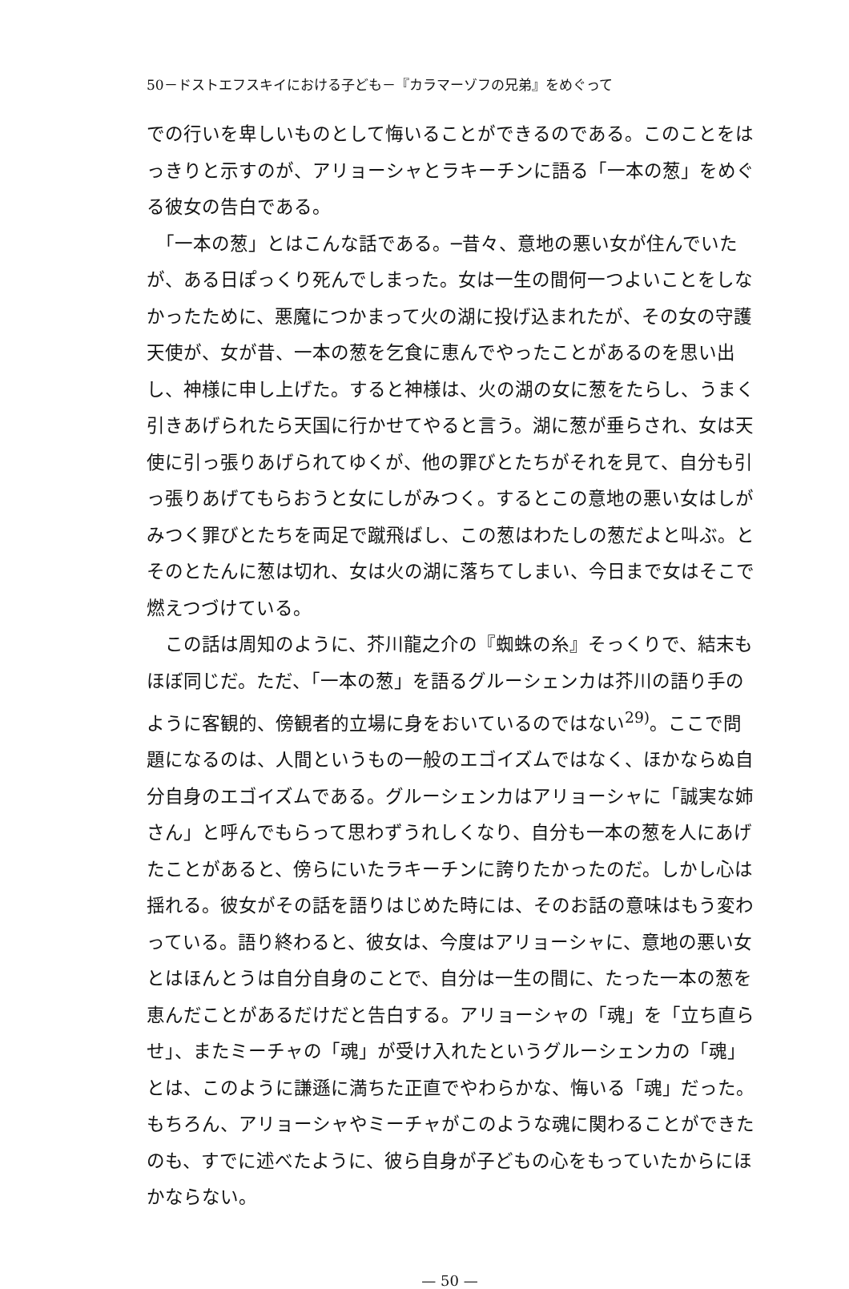50－ドストエフスキイにおける子ども－『カラマーゾフの兄弟』をめぐって
での行いを卑しいものとして悔いることができるのである。このことをはっきりと示すのが、アリョーシャとラキーチンに語る「一本の葱」をめぐる彼女の告白である。
　「一本の葱」とはこんな話である。─昔々、意地の悪い女が住んでいたが、ある日ぽっくり死んでしまった。女は一生の間何一つよいことをしなかったために、悪魔につかまって火の湖に投げ込まれたが、その女の守護天使が、女が昔、一本の葱を乞食に恵んでやったことがあるのを思い出し、神様に申し上げた。すると神様は、火の湖の女に葱をたらし、うまく引きあげられたら天国に行かせてやると言う。湖に葱が垂らされ、女は天使に引っ張りあげられてゆくが、他の罪びとたちがそれを見て、自分も引っ張りあげてもらおうと女にしがみつく。するとこの意地の悪い女はしがみつく罪びとたちを両足で蹴飛ばし、この葱はわたしの葱だよと叫ぶ。とそのとたんに葱は切れ、女は火の湖に落ちてしまい、今日まで女はそこで燃えつづけている。
　この話は周知のように、芥川龍之介の『蜘蛛の糸』そっくりで、結末もほぼ同じだ。ただ、「一本の葱」を語るグルーシェンカは芥川の語り手のように客観的、傍観者的立場に身をおいているのではない<sup>29)</sup>。ここで問題になるのは、人間というもの一般のエゴイズムではなく、ほかならぬ自分自身のエゴイズムである。グルーシェンカはアリョーシャに「誠実な姉さん」と呼んでもらって思わずうれしくなり、自分も一本の葱を人にあげたことがあると、傍らにいたラキーチンに誇りたかったのだ。しかし心は揺れる。彼女がその話を語りはじめた時には、そのお話の意味はもう変わっている。語り終わると、彼女は、今度はアリョーシャに、意地の悪い女とはほんとうは自分自身のことで、自分は一生の間に、たった一本の葱を恵んだことがあるだけだと告白する。アリョーシャの「魂」を「立ち直らせ」、またミーチャの「魂」が受け入れたというグルーシェンカの「魂」とは、このように謙遜に満ちた正直でやわらかな、悔いる「魂」だった。もちろん、アリョーシャやミーチャがこのような魂に関わることができたのも、すでに述べたように、彼ら自身が子どもの心をもっていたからにほかならない。
— 50 —